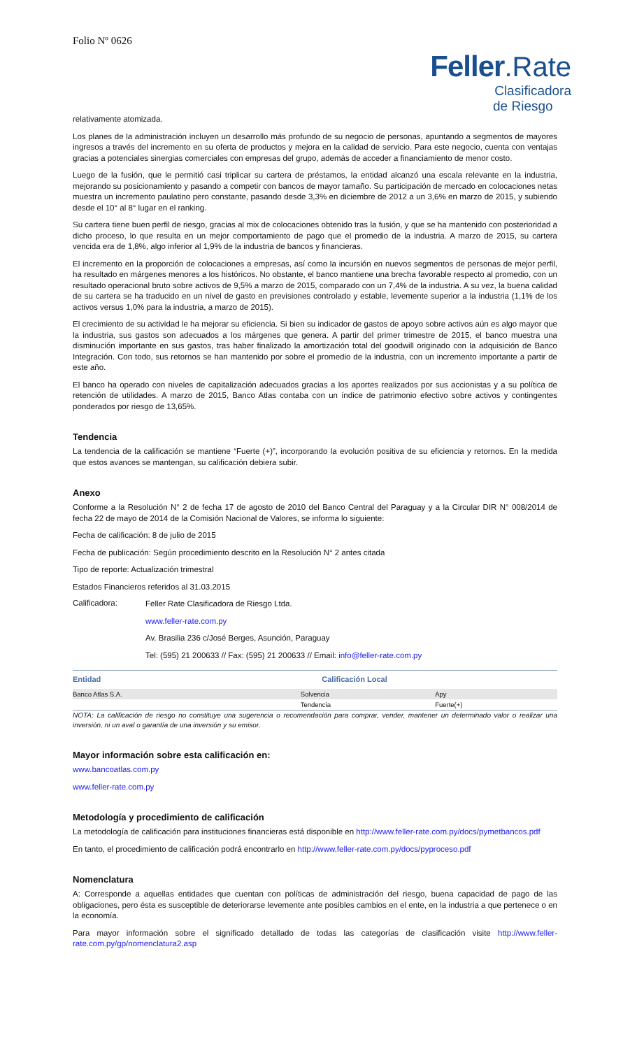Folio Nº 0626
Feller.Rate
Clasificadora
de Riesgo
relativamente atomizada.
Los planes de la administración incluyen un desarrollo más profundo de su negocio de personas, apuntando a segmentos de mayores ingresos a través del incremento en su oferta de productos y mejora en la calidad de servicio. Para este negocio, cuenta con ventajas gracias a potenciales sinergias comerciales con empresas del grupo, además de acceder a financiamiento de menor costo.
Luego de la fusión, que le permitió casi triplicar su cartera de préstamos, la entidad alcanzó una escala relevante en la industria, mejorando su posicionamiento y pasando a competir con bancos de mayor tamaño. Su participación de mercado en colocaciones netas muestra un incremento paulatino pero constante, pasando desde 3,3% en diciembre de 2012 a un 3,6% en marzo de 2015, y subiendo desde el 10° al 8° lugar en el ranking.
Su cartera tiene buen perfil de riesgo, gracias al mix de colocaciones obtenido tras la fusión, y que se ha mantenido con posterioridad a dicho proceso, lo que resulta en un mejor comportamiento de pago que el promedio de la industria. A marzo de 2015, su cartera vencida era de 1,8%, algo inferior al 1,9% de la industria de bancos y financieras.
El incremento en la proporción de colocaciones a empresas, así como la incursión en nuevos segmentos de personas de mejor perfil, ha resultado en márgenes menores a los históricos. No obstante, el banco mantiene una brecha favorable respecto al promedio, con un resultado operacional bruto sobre activos de 9,5% a marzo de 2015, comparado con un 7,4% de la industria. A su vez, la buena calidad de su cartera se ha traducido en un nivel de gasto en previsiones controlado y estable, levemente superior a la industria (1,1% de los activos versus 1,0% para la industria, a marzo de 2015).
El crecimiento de su actividad le ha mejorar su eficiencia. Si bien su indicador de gastos de apoyo sobre activos aún es algo mayor que la industria, sus gastos son adecuados a los márgenes que genera. A partir del primer trimestre de 2015, el banco muestra una disminución importante en sus gastos, tras haber finalizado la amortización total del goodwill originado con la adquisición de Banco Integración. Con todo, sus retornos se han mantenido por sobre el promedio de la industria, con un incremento importante a partir de este año.
El banco ha operado con niveles de capitalización adecuados gracias a los aportes realizados por sus accionistas y a su política de retención de utilidades. A marzo de 2015, Banco Atlas contaba con un índice de patrimonio efectivo sobre activos y contingentes ponderados por riesgo de 13,65%.
Tendencia
La tendencia de la calificación se mantiene “Fuerte (+)”, incorporando la evolución positiva de su eficiencia y retornos. En la medida que estos avances se mantengan, su calificación debiera subir.
Anexo
Conforme a la Resolución N° 2 de fecha 17 de agosto de 2010 del Banco Central del Paraguay y a la Circular DIR N° 008/2014 de fecha 22 de mayo de 2014 de la Comisión Nacional de Valores, se informa lo siguiente:
Fecha de calificación: 8 de julio de 2015
Fecha de publicación: Según procedimiento descrito en la Resolución N° 2 antes citada
Tipo de reporte: Actualización trimestral
Estados Financieros referidos al 31.03.2015
Calificadora:
Feller Rate Clasificadora de Riesgo Ltda.
www.feller-rate.com.py
Av. Brasilia 236 c/José Berges, Asunción, Paraguay
Tel: (595) 21 200633 // Fax: (595) 21 200633 // Email: info@feller-rate.com.py
| Entidad | Calificación Local | |
| --- | --- | --- |
| Banco Atlas S.A. | Solvencia | Apy |
| | Tendencia | Fuerte(+) |
NOTA: La calificación de riesgo no constituye una sugerencia o recomendación para comprar, vender, mantener un determinado valor o realizar una inversión, ni un aval o garantía de una inversión y su emisor.
Mayor información sobre esta calificación en:
www.bancoatlas.com.py
www.feller-rate.com.py
Metodología y procedimiento de calificación
La metodología de calificación para instituciones financieras está disponible en http://www.feller-rate.com.py/docs/pymetbancos.pdf
En tanto, el procedimiento de calificación podrá encontrarlo en http://www.feller-rate.com.py/docs/pyproceso.pdf
Nomenclatura
A: Corresponde a aquellas entidades que cuentan con políticas de administración del riesgo, buena capacidad de pago de las obligaciones, pero ésta es susceptible de deteriorarse levemente ante posibles cambios en el ente, en la industria a que pertenece o en la economía.
Para mayor información sobre el significado detallado de todas las categorías de clasificación visite http://www.feller-rate.com.py/gp/nomenclatura2.asp